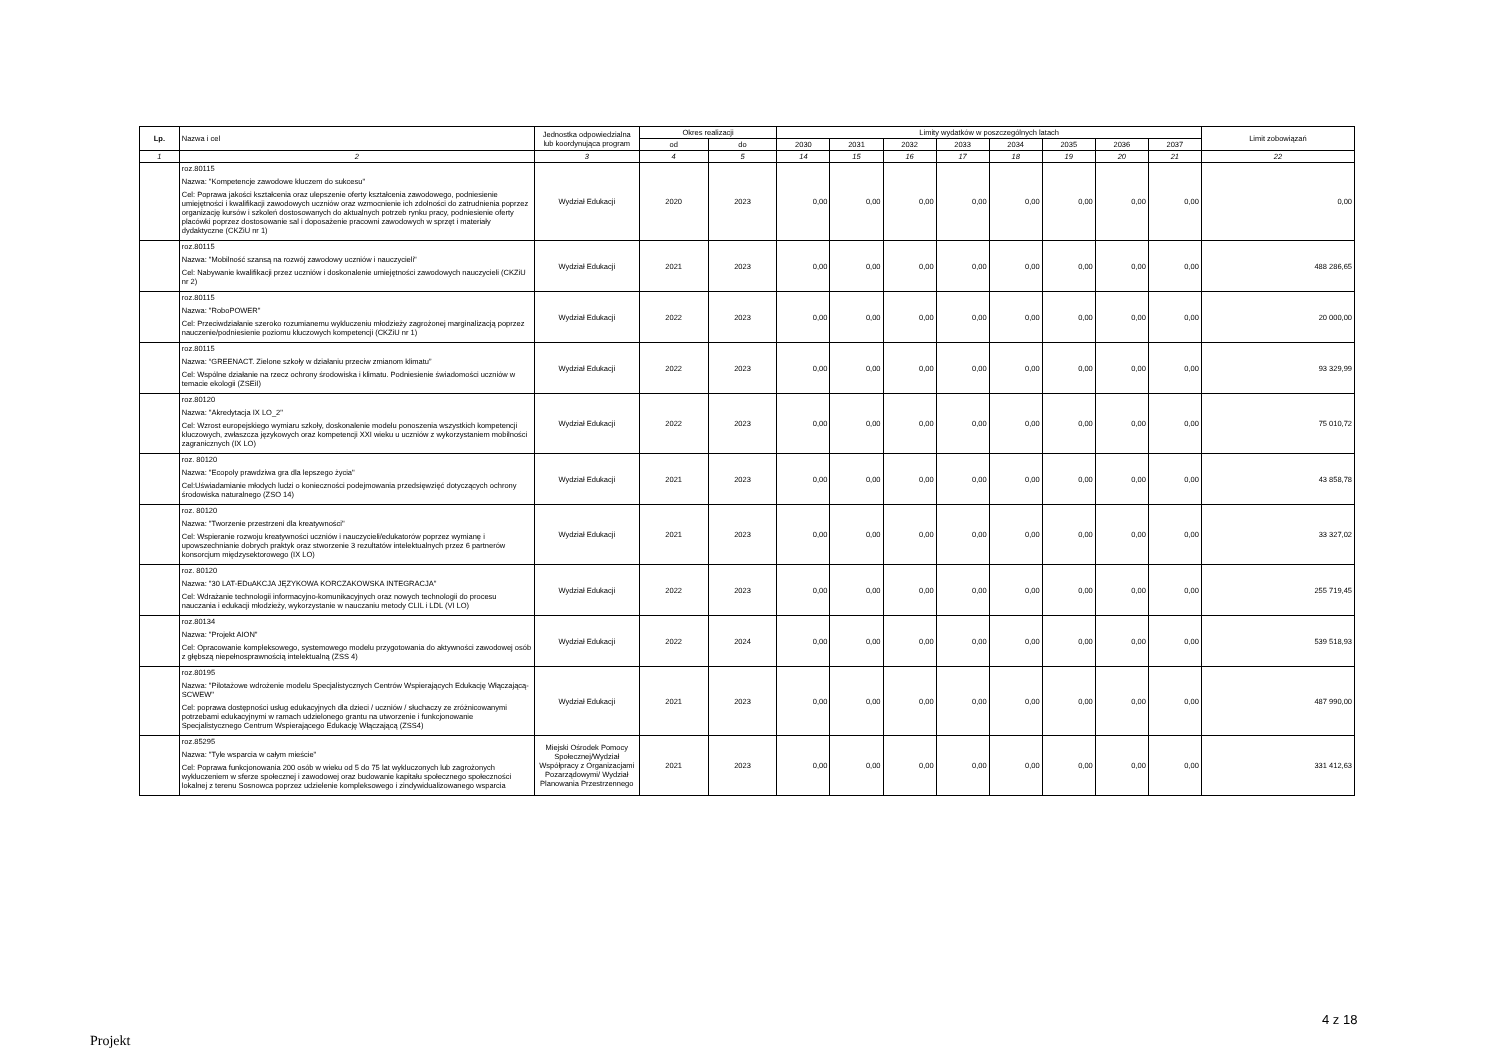| Lp. | Nazwa i cel | Jednostka odpowiedzialna lub koordynująca program | Okres realizacji | | Limity wydatków w poszczególnych latach | | | | | | | | Limit zobowiązań |
| --- | --- | --- | --- | --- | --- | --- | --- | --- | --- | --- | --- | --- | --- |
| | | | od | do | 2030 | 2031 | 2032 | 2033 | 2034 | 2035 | 2036 | 2037 | |
| 1 | 2 | 3 | 4 | 5 | 14 | 15 | 16 | 17 | 18 | 19 | 20 | 21 | 22 |
| | roz.80115 Nazwa: "Kompetencje zawodowe kluczem do sukcesu" Cel: Poprawa jakości kształcenia oraz ulepszenie oferty kształcenia zawodowego, podniesienie umiejętności i kwalifikacji zawodowych uczniów oraz wzmocnienie ich zdolności do zatrudnienia poprzez organizację kursów i szkoleń dostosowanych do aktualnych potrzeb rynku pracy, podniesienie oferty placówki poprzez dostosowanie sal i doposażenie pracowni zawodowych w sprzęt i materiały dydaktyczne (CKZiU nr 1) | Wydział Edukacji | 2020 | 2023 | 0,00 | 0,00 | 0,00 | 0,00 | 0,00 | 0,00 | 0,00 | 0,00 | 0,00 |
| | roz.80115 Nazwa: "Mobilność szansą na rozwój zawodowy uczniów i nauczycieli" Cel: Nabywanie kwalifikacji przez uczniów i doskonalenie umiejętności zawodowych nauczycieli (CKZiU nr 2) | Wydział Edukacji | 2021 | 2023 | 0,00 | 0,00 | 0,00 | 0,00 | 0,00 | 0,00 | 0,00 | 0,00 | 488 286,65 |
| | roz.80115 Nazwa: "RoboPOWER" Cel: Przeciwdziałanie szeroko rozumianemu wykluczeniu młodzieży zagrożonej marginalizacją poprzez nauczenie/podniesienie poziomu kluczowych kompetencji (CKZiU nr 1) | Wydział Edukacji | 2022 | 2023 | 0,00 | 0,00 | 0,00 | 0,00 | 0,00 | 0,00 | 0,00 | 0,00 | 20 000,00 |
| | roz.80115 Nazwa: “GREENACT. Zielone szkoły w działaniu przeciw zmianom klimatu” Cel: Wspólne działanie na rzecz ochrony środowiska i klimatu. Podniesienie świadomości uczniów w temacie ekologii (ZSEiI) | Wydział Edukacji | 2022 | 2023 | 0,00 | 0,00 | 0,00 | 0,00 | 0,00 | 0,00 | 0,00 | 0,00 | 93 329,99 |
| | roz.80120 Nazwa: "Akredytacja IX LO_2" Cel: Wzrost europejskiego wymiaru szkoły, doskonalenie modelu ponoszenia wszystkich kompetencji kluczowych, zwłaszcza językowych oraz kompetencji XXI wieku u uczniów z wykorzystaniem mobilności zagranicznych (IX LO) | Wydział Edukacji | 2022 | 2023 | 0,00 | 0,00 | 0,00 | 0,00 | 0,00 | 0,00 | 0,00 | 0,00 | 75 010,72 |
| | roz. 80120 Nazwa: "Ecopoly prawdziwa gra dla lepszego życia" Cel:Uświadamianie młodych ludzi o konieczności podejmowania przedsięwzięć dotyczących ochrony środowiska naturalnego (ZSO 14) | Wydział Edukacji | 2021 | 2023 | 0,00 | 0,00 | 0,00 | 0,00 | 0,00 | 0,00 | 0,00 | 0,00 | 43 858,78 |
| | roz. 80120 Nazwa: "Tworzenie przestrzeni dla kreatywności" Cel: Wspieranie rozwoju kreatywności uczniów i nauczycieli/edukatorów poprzez wymianę i upowszechnianie dobrych praktyk oraz stworzenie 3 rezultatów intelektualnych przez 6 partnerów konsorcjum międzysektorowego (IX LO) | Wydział Edukacji | 2021 | 2023 | 0,00 | 0,00 | 0,00 | 0,00 | 0,00 | 0,00 | 0,00 | 0,00 | 33 327,02 |
| | roz. 80120 Nazwa: "30 LAT-EDuAKCJA JĘZYKOWA KORCZAKOWSKA INTEGRACJA" Cel: Wdrażanie technologii informacyjno-komunikacyjnych oraz nowych technologii do procesu nauczania i edukacji młodzieży, wykorzystanie w nauczaniu metody CLIL i LDL (VI LO) | Wydział Edukacji | 2022 | 2023 | 0,00 | 0,00 | 0,00 | 0,00 | 0,00 | 0,00 | 0,00 | 0,00 | 255 719,45 |
| | roz.80134 Nazwa: "Projekt AION" Cel: Opracowanie kompleksowego, systemowego modelu przygotowania do aktywności zawodowej osób z głębszą niepełnosprawnością intelektualną (ZSS 4) | Wydział Edukacji | 2022 | 2024 | 0,00 | 0,00 | 0,00 | 0,00 | 0,00 | 0,00 | 0,00 | 0,00 | 539 518,93 |
| | roz.80195 Nazwa: "Pilotażowe wdrożenie modelu Specjalistycznych Centrów Wspierających Edukację Włączającą- SCWEW" Cel: poprawa dostępności usług edukacyjnych dla dzieci / uczniów / słuchaczy ze zróżnicowanymi potrzebami edukacyjnymi w ramach udzielonego grantu na utworzenie i funkcjonowanie Specjalistycznego Centrum Wspierającego Edukację Włączającą (ZSS4) | Wydział Edukacji | 2021 | 2023 | 0,00 | 0,00 | 0,00 | 0,00 | 0,00 | 0,00 | 0,00 | 0,00 | 487 990,00 |
| | roz.85295 Nazwa: "Tyle wsparcia w całym mieście" Cel: Poprawa funkcjonowania 200 osób w wieku od 5 do 75 lat wykluczonych lub zagrożonych wykluczeniem w sferze społecznej i zawodowej oraz budowanie kapitału społecznego społeczności lokalnej z terenu Sosnowca poprzez udzielenie kompleksowego i zindywidualizowanego wsparcia | Miejski Ośrodek Pomocy Społecznej/Wydział Współpracy z Organizacjami Pozarządowymi/ Wydział Planowania Przestrzennego | 2021 | 2023 | 0,00 | 0,00 | 0,00 | 0,00 | 0,00 | 0,00 | 0,00 | 0,00 | 331 412,63 |
4 z 18
Projekt